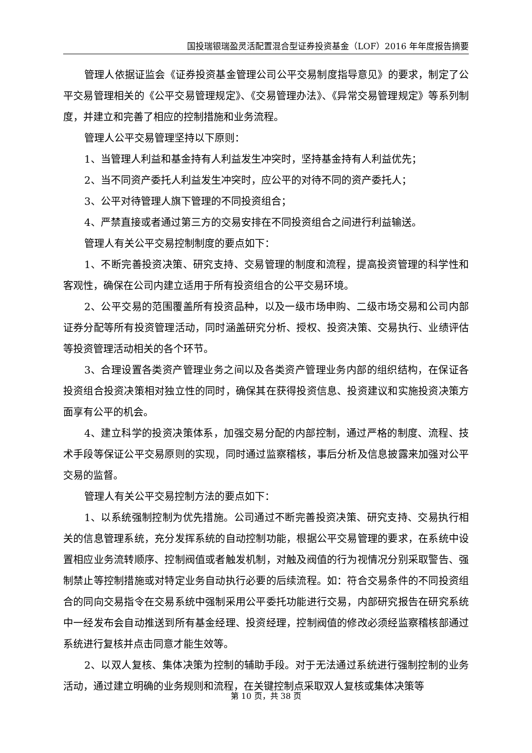国投瑞银瑞盈灵活配置混合型证券投资基金（LOF）2016 年年度报告摘要
管理人依据证监会《证券投资基金管理公司公平交易制度指导意见》的要求，制定了公平交易管理相关的《公平交易管理规定》、《交易管理办法》、《异常交易管理规定》等系列制度，并建立和完善了相应的控制措施和业务流程。
管理人公平交易管理坚持以下原则：
1、当管理人利益和基金持有人利益发生冲突时，坚持基金持有人利益优先；
2、当不同资产委托人利益发生冲突时，应公平的对待不同的资产委托人；
3、公平对待管理人旗下管理的不同投资组合；
4、严禁直接或者通过第三方的交易安排在不同投资组合之间进行利益输送。
管理人有关公平交易控制制度的要点如下：
1、不断完善投资决策、研究支持、交易管理的制度和流程，提高投资管理的科学性和客观性，确保在公司内建立适用于所有投资组合的公平交易环境。
2、公平交易的范围覆盖所有投资品种，以及一级市场申购、二级市场交易和公司内部证券分配等所有投资管理活动，同时涵盖研究分析、授权、投资决策、交易执行、业绩评估等投资管理活动相关的各个环节。
3、合理设置各类资产管理业务之间以及各类资产管理业务内部的组织结构，在保证各投资组合投资决策相对独立性的同时，确保其在获得投资信息、投资建议和实施投资决策方面享有公平的机会。
4、建立科学的投资决策体系，加强交易分配的内部控制，通过严格的制度、流程、技术手段等保证公平交易原则的实现，同时通过监察稽核，事后分析及信息披露来加强对公平交易的监督。
管理人有关公平交易控制方法的要点如下：
1、以系统强制控制为优先措施。公司通过不断完善投资决策、研究支持、交易执行相关的信息管理系统，充分发挥系统的自动控制功能，根据公平交易管理的要求，在系统中设置相应业务流转顺序、控制阀值或者触发机制，对触及阀值的行为视情况分别采取警告、强制禁止等控制措施或对特定业务自动执行必要的后续流程。如：符合交易条件的不同投资组合的同向交易指令在交易系统中强制采用公平委托功能进行交易，内部研究报告在研究系统中一经发布会自动推送到所有基金经理、投资经理，控制阀值的修改必须经监察稽核部通过系统进行复核并点击同意才能生效等。
2、以双人复核、集体决策为控制的辅助手段。对于无法通过系统进行强制控制的业务活动，通过建立明确的业务规则和流程，在关键控制点采取双人复核或集体决策等
第 10 页，共 38 页